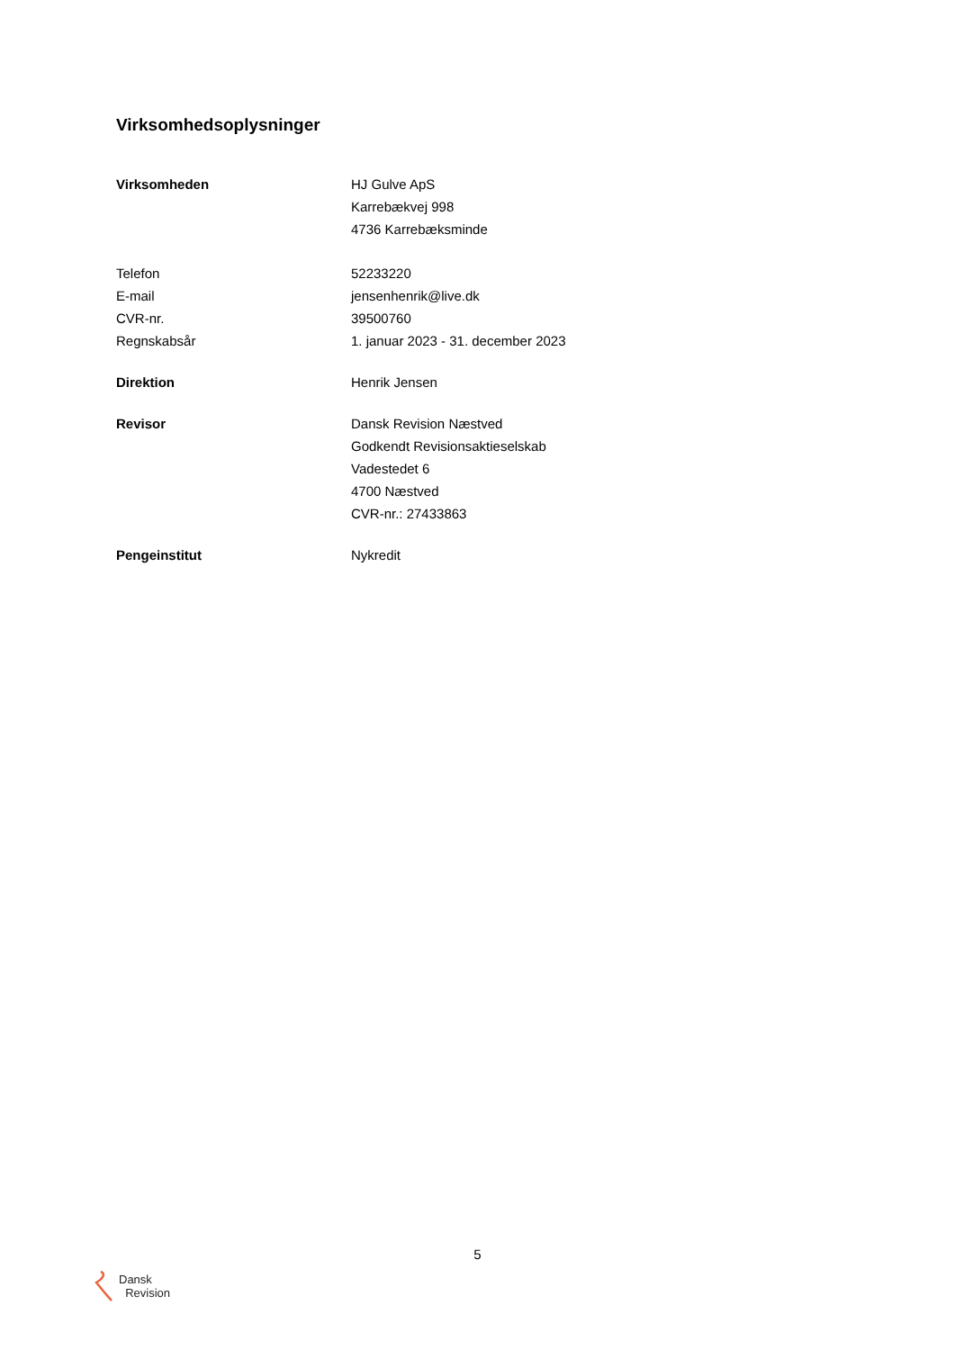Virksomhedsoplysninger
| Virksomheden | HJ Gulve ApS Karrebækvej 998 4736 Karrebæksminde |
| Telefon | 52233220 |
| E-mail | jensenhenrik@live.dk |
| CVR-nr. | 39500760 |
| Regnskabsår | 1. januar 2023 - 31. december 2023 |
| Direktion | Henrik Jensen |
| Revisor | Dansk Revision Næstved Godkendt Revisionsaktieselskab Vadestedet 6 4700 Næstved CVR-nr.: 27433863 |
| Pengeinstitut | Nykredit |
5
Dansk
Revision